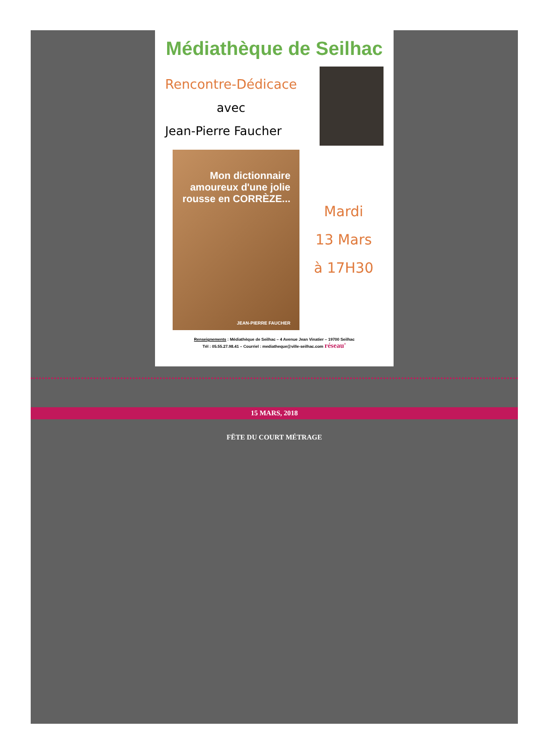Médiathèque de Seilhac
Rencontre-Dédicace
avec
Jean-Pierre Faucher
Mon dictionnaire amoureux d'une jolie rousse en CORRÈZE...
JEAN-PIERRE FAUCHER
Mardi
13 Mars
à 17H30
Renseignements : Médiathèque de Seilhac – 4 Avenue Jean Vinatier – 19700 Seilhac
Tél : 05.55.27.98.41 – Courriel : mediatheque@ville-seilhac.com réseau'
15 MARS, 2018
FËTE DU COURT MÉTRAGE